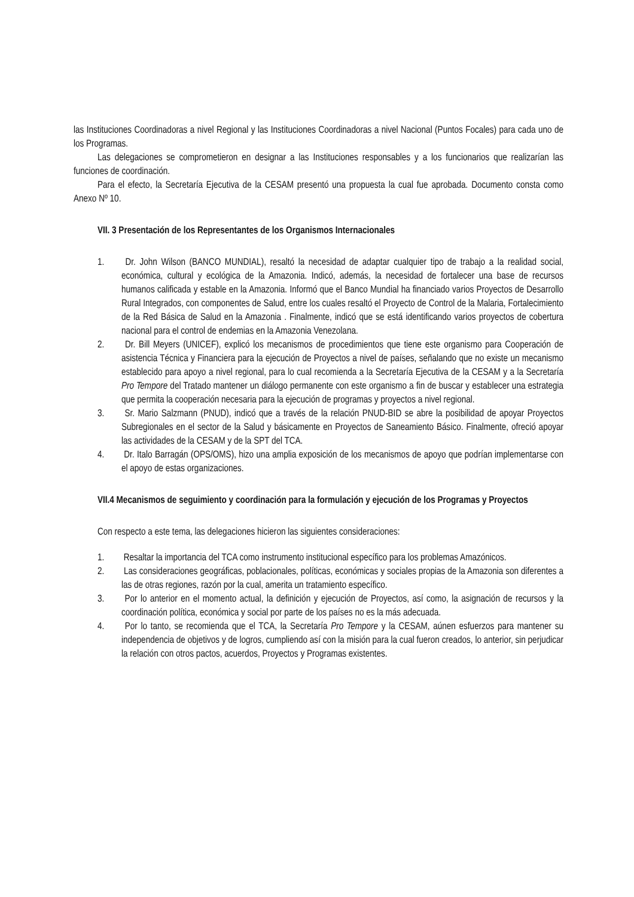las Instituciones Coordinadoras a nivel Regional y las Instituciones Coordinadoras a nivel Nacional (Puntos Focales) para cada uno de los Programas.
Las delegaciones se comprometieron en designar a las Instituciones responsables y a los funcionarios que realizarían las funciones de coordinación.
Para el efecto, la Secretaría Ejecutiva de la CESAM presentó una propuesta la cual fue aprobada. Documento consta como Anexo Nº 10.
VII. 3 Presentación de los Representantes de los Organismos Internacionales
1. Dr. John Wilson (BANCO MUNDIAL), resaltó la necesidad de adaptar cualquier tipo de trabajo a la realidad social, económica, cultural y ecológica de la Amazonia. Indicó, además, la necesidad de fortalecer una base de recursos humanos calificada y estable en la Amazonia. Informó que el Banco Mundial ha financiado varios Proyectos de Desarrollo Rural Integrados, con componentes de Salud, entre los cuales resaltó el Proyecto de Control de la Malaria, Fortalecimiento de la Red Básica de Salud en la Amazonia . Finalmente, indicó que se está identificando varios proyectos de cobertura nacional para el control de endemias en la Amazonia Venezolana.
2. Dr. Bill Meyers (UNICEF), explicó los mecanismos de procedimientos que tiene este organismo para Cooperación de asistencia Técnica y Financiera para la ejecución de Proyectos a nivel de países, señalando que no existe un mecanismo establecido para apoyo a nivel regional, para lo cual recomienda a la Secretaría Ejecutiva de la CESAM y a la Secretaría Pro Tempore del Tratado mantener un diálogo permanente con este organismo a fin de buscar y establecer una estrategia que permita la cooperación necesaria para la ejecución de programas y proyectos a nivel regional.
3. Sr. Mario Salzmann (PNUD), indicó que a través de la relación PNUD-BID se abre la posibilidad de apoyar Proyectos Subregionales en el sector de la Salud y básicamente en Proyectos de Saneamiento Básico. Finalmente, ofreció apoyar las actividades de la CESAM y de la SPT del TCA.
4. Dr. Italo Barragán (OPS/OMS), hizo una amplia exposición de los mecanismos de apoyo que podrían implementarse con el apoyo de estas organizaciones.
VII.4 Mecanismos de seguimiento y coordinación para la formulación y ejecución de los Programas y Proyectos
Con respecto a este tema, las delegaciones hicieron las siguientes consideraciones:
1. Resaltar la importancia del TCA como instrumento institucional específico para los problemas Amazónicos.
2. Las consideraciones geográficas, poblacionales, políticas, económicas y sociales propias de la Amazonia son diferentes a las de otras regiones, razón por la cual, amerita un tratamiento específico.
3. Por lo anterior en el momento actual, la definición y ejecución de Proyectos, así como, la asignación de recursos y la coordinación política, económica y social por parte de los países no es la más adecuada.
4. Por lo tanto, se recomienda que el TCA, la Secretaría Pro Tempore y la CESAM, aúnen esfuerzos para mantener su independencia de objetivos y de logros, cumpliendo así con la misión para la cual fueron creados, lo anterior, sin perjudicar la relación con otros pactos, acuerdos, Proyectos y Programas existentes.